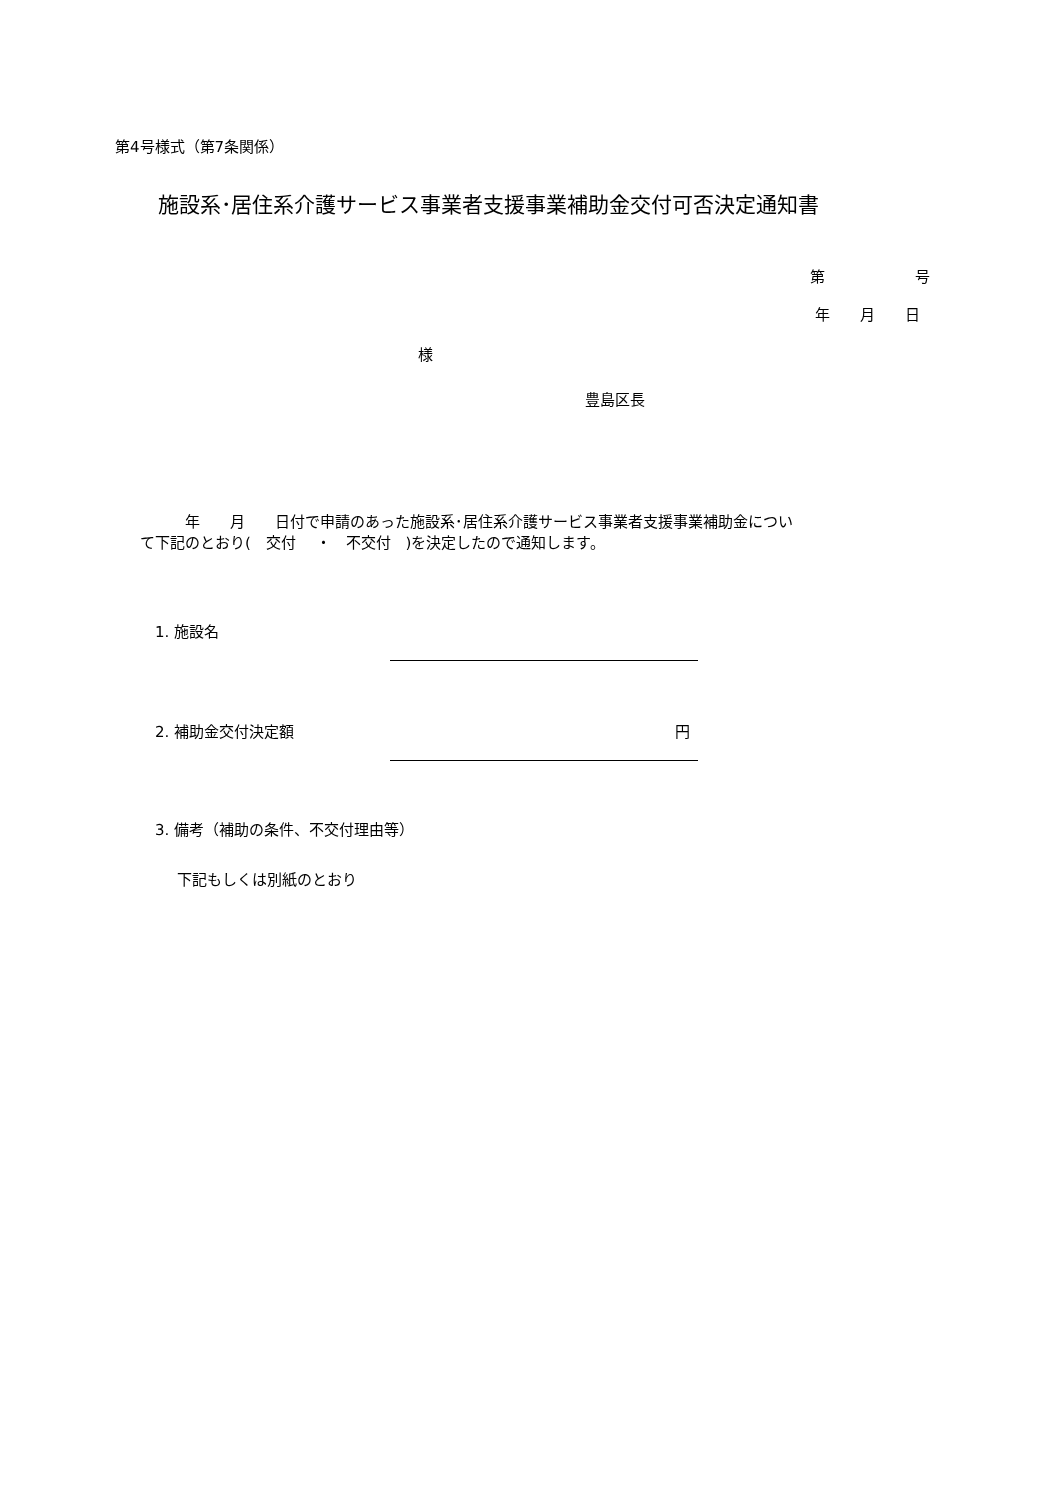第4号様式（第7条関係）
施設系･居住系介護サービス事業者支援事業補助金交付可否決定通知書
第　　　　　　号
年　　月　　日
様
豊島区長
　　　年　　月　　日付で申請のあった施設系･居住系介護サービス事業者支援事業補助金につい て下記のとおり(　交付　 ・　不交付　)を決定したので通知します。
1. 施設名
2. 補助金交付決定額
円
3. 備考（補助の条件、不交付理由等）
下記もしくは別紙のとおり